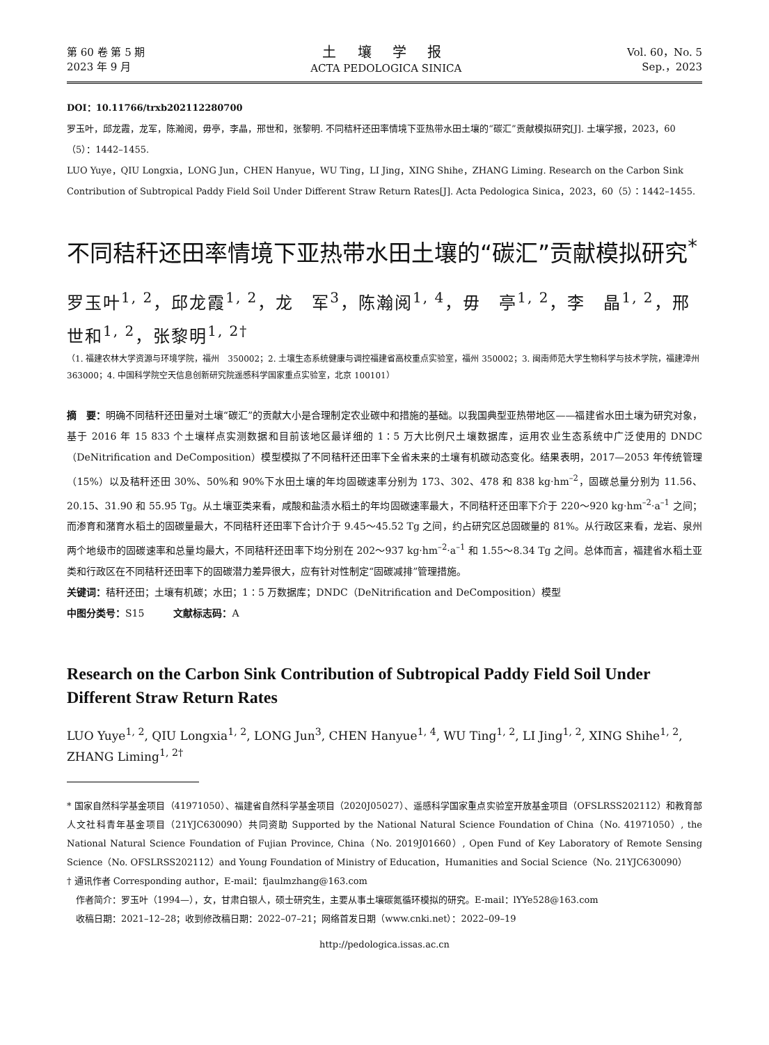第 60 卷 第 5 期
2023 年 9 月
土 壤 学 报
ACTA PEDOLOGICA SINICA
Vol. 60，No. 5
Sep.，2023
DOI：10.11766/trxb202112280700
罗玉叶，邱龙霞，龙军，陈瀚阅，毋亭，李晶，邢世和，张黎明. 不同秸秆还田率情境下亚热带水田土壤的“碳汇”贡献模拟研究[J]. 土壤学报，2023，60（5）：1442–1455.
LUO Yuye，QIU Longxia，LONG Jun，CHEN Hanyue，WU Ting，LI Jing，XING Shihe，ZHANG Liming. Research on the Carbon Sink Contribution of Subtropical Paddy Field Soil Under Different Straw Return Rates[J]. Acta Pedologica Sinica，2023，60（5）：1442–1455.
不同秸秆还田率情境下亚热带水田土壤的“碳汇”贡献模拟研究<sup>*</sup>
罗玉叶<sup>1, 2</sup>，邱龙霞<sup>1, 2</sup>，龙　军<sup>3</sup>，陈瀚阅<sup>1, 4</sup>，毋　亭<sup>1, 2</sup>，李　晶<sup>1, 2</sup>，邢世和<sup>1, 2</sup>，张黎明<sup>1, 2†</sup>
（1. 福建农林大学资源与环境学院，福州　350002；2. 土壤生态系统健康与调控福建省高校重点实验室，福州 350002；3. 闽南师范大学生物科学与技术学院，福建漳州　363000；4. 中国科学院空天信息创新研究院遥感科学国家重点实验室，北京 100101）
摘　要：明确不同秸秆还田量对土壤“碳汇”的贡献大小是合理制定农业碳中和措施的基础。以我国典型亚热带地区——福建省水田土壤为研究对象，基于 2016 年 15 833 个土壤样点实测数据和目前该地区最详细的 1∶5 万大比例尺土壤数据库，运用农业生态系统中广泛使用的 DNDC（DeNitrification and DeComposition）模型模拟了不同秸秆还田率下全省未来的土壤有机碳动态变化。结果表明，2017—2053 年传统管理（15%）以及秸秆还田 30%、50%和 90%下水田土壤的年均固碳速率分别为 173、302、478 和 838 kg·hm<sup>–2</sup>，固碳总量分别为 11.56、20.15、31.90 和 55.95 Tg。从土壤亚类来看，咸酸和盐渍水稻土的年均固碳速率最大，不同秸秆还田率下介于 220～920 kg·hm<sup>–2</sup>·a<sup>–1</sup> 之间；而渗育和潴育水稻土的固碳量最大，不同秸秆还田率下合计介于 9.45～45.52 Tg 之间，约占研究区总固碳量的 81%。从行政区来看，龙岩、泉州两个地级市的固碳速率和总量均最大，不同秸秆还田率下均分别在 202～937 kg·hm<sup>–2</sup>·a<sup>–1</sup> 和 1.55～8.34 Tg 之间。总体而言，福建省水稻土亚类和行政区在不同秸秆还田率下的固碳潜力差异很大，应有针对性制定“固碳减排”管理措施。
关键词：秸秆还田；土壤有机碳；水田；1∶5 万数据库；DNDC（DeNitrification and DeComposition）模型
中图分类号：S15　　　文献标志码：A
Research on the Carbon Sink Contribution of Subtropical Paddy Field Soil Under Different Straw Return Rates
LUO Yuye<sup>1, 2</sup>, QIU Longxia<sup>1, 2</sup>, LONG Jun<sup>3</sup>, CHEN Hanyue<sup>1, 4</sup>, WU Ting<sup>1, 2</sup>, LI Jing<sup>1, 2</sup>, XING Shihe<sup>1, 2</sup>,
ZHANG Liming<sup>1, 2†</sup>
* 国家自然科学基金项目（41971050）、福建省自然科学基金项目（2020J05027）、遥感科学国家重点实验室开放基金项目（OFSLRSS202112）和教育部人文社科青年基金项目（21YJC630090）共同资助 Supported by the National Natural Science Foundation of China（No. 41971050）, the National Natural Science Foundation of Fujian Province, China（No. 2019J01660）, Open Fund of Key Laboratory of Remote Sensing Science（No. OFSLRSS202112）and Young Foundation of Ministry of Education，Humanities and Social Science（No. 21YJC630090）
† 通讯作者 Corresponding author，E-mail：fjaulmzhang@163.com
　作者简介：罗玉叶（1994—），女，甘肃白银人，硕士研究生，主要从事土壤碳氮循环模拟的研究。E-mail：lYYe528@163.com
　收稿日期：2021–12–28；收到修改稿日期：2022–07–21；网络首发日期（www.cnki.net）：2022–09–19
http://pedologica.issas.ac.cn